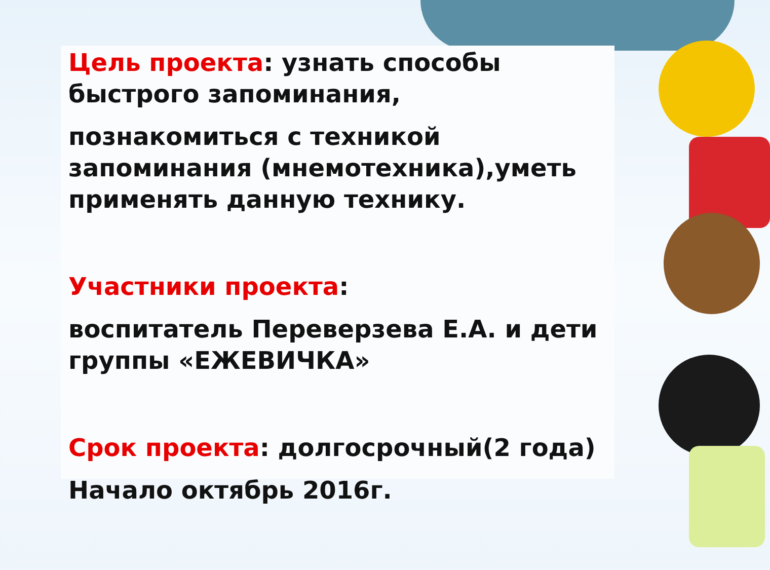Цель проекта: узнать способы быстрого запоминания,
познакомиться с техникой запоминания (мнемотехника),уметь применять данную технику.
Участники проекта:
воспитатель Переверзева Е.А. и дети группы «ЕЖЕВИЧКА»
Срок проекта: долгосрочный(2 года)
Начало октябрь 2016г.